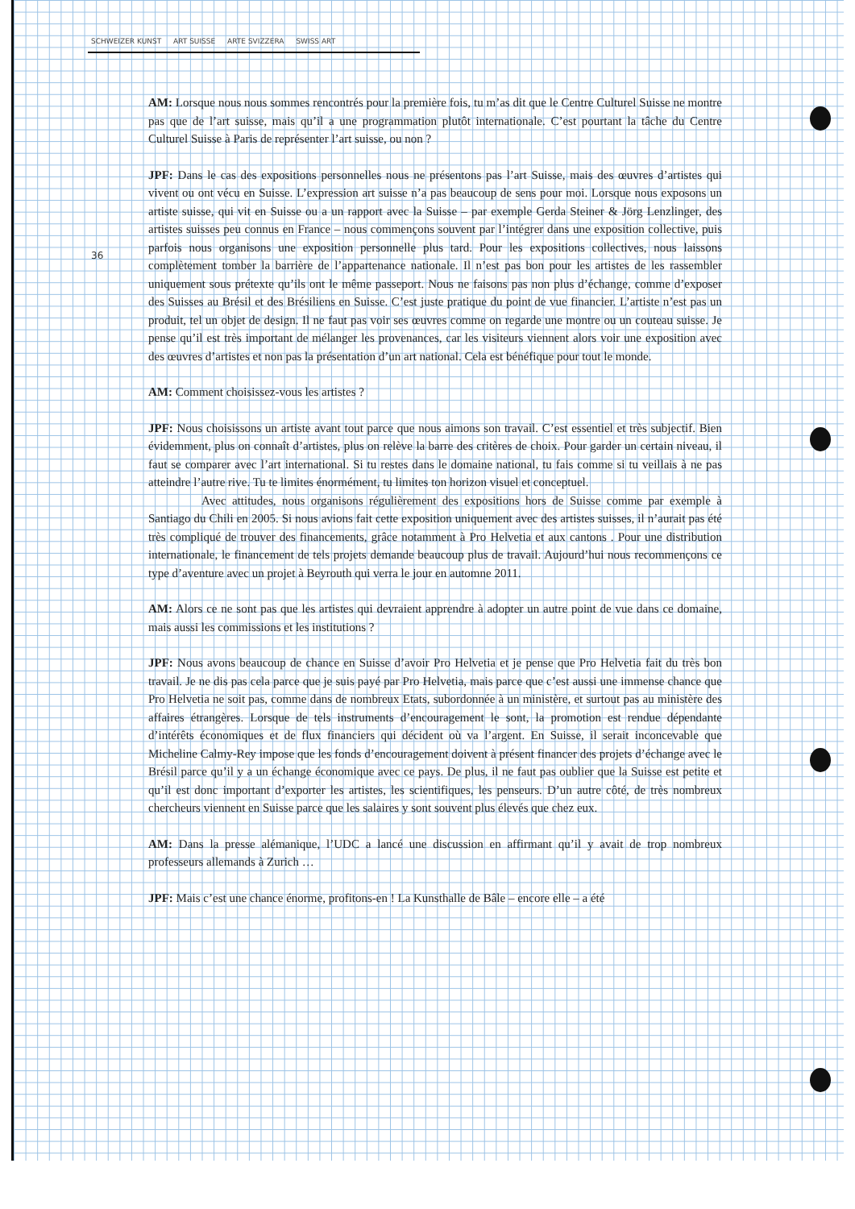SCHWEIZER KUNST ART SUISSE ARTE SVIZZERA SWISS ART
36
AM: Lorsque nous nous sommes rencontrés pour la première fois, tu m’as dit que le Centre Culturel Suisse ne montre pas que de l’art suisse, mais qu’il a une programmation plutôt internationale. C’est pourtant la tâche du Centre Culturel Suisse à Paris de représenter l’art suisse, ou non ?
JPF: Dans le cas des expositions personnelles nous ne présentons pas l’art Suisse, mais des œuvres d’artistes qui vivent ou ont vécu en Suisse. L’expression art suisse n’a pas beaucoup de sens pour moi. Lorsque nous exposons un artiste suisse, qui vit en Suisse ou a un rapport avec la Suisse – par exemple Gerda Steiner & Jörg Lenzlinger, des artistes suisses peu connus en France – nous commençons souvent par l’intégrer dans une exposition collective, puis parfois nous organisons une exposition personnelle plus tard. Pour les expositions collectives, nous laissons complètement tomber la barrière de l’appartenance nationale. Il n’est pas bon pour les artistes de les rassembler uniquement sous prétexte qu’ils ont le même passeport. Nous ne faisons pas non plus d’échange, comme d’exposer des Suisses au Brésil et des Brésiliens en Suisse. C’est juste pratique du point de vue financier. L’artiste n’est pas un produit, tel un objet de design. Il ne faut pas voir ses œuvres comme on regarde une montre ou un couteau suisse. Je pense qu’il est très important de mélanger les provenances, car les visiteurs viennent alors voir une exposition avec des œuvres d’artistes et non pas la présentation d’un art national. Cela est bénéfique pour tout le monde.
AM: Comment choisissez-vous les artistes ?
JPF: Nous choisissons un artiste avant tout parce que nous aimons son travail. C’est essentiel et très subjectif. Bien évidemment, plus on connaît d’artistes, plus on relève la barre des critères de choix. Pour garder un certain niveau, il faut se comparer avec l’art international. Si tu restes dans le domaine national, tu fais comme si tu veillais à ne pas atteindre l’autre rive. Tu te limites énormément, tu limites ton horizon visuel et conceptuel.
Avec attitudes, nous organisons régulièrement des expositions hors de Suisse comme par exemple à Santiago du Chili en 2005. Si nous avions fait cette exposition uniquement avec des artistes suisses, il n’aurait pas été très compliqué de trouver des financements, grâce notamment à Pro Helvetia et aux cantons . Pour une distribution internationale, le financement de tels projets demande beaucoup plus de travail. Aujourd’hui nous recommençons ce type d’aventure avec un projet à Beyrouth qui verra le jour en automne 2011.
AM: Alors ce ne sont pas que les artistes qui devraient apprendre à adopter un autre point de vue dans ce domaine, mais aussi les commissions et les institutions ?
JPF: Nous avons beaucoup de chance en Suisse d’avoir Pro Helvetia et je pense que Pro Helvetia fait du très bon travail. Je ne dis pas cela parce que je suis payé par Pro Helvetia, mais parce que c’est aussi une immense chance que Pro Helvetia ne soit pas, comme dans de nombreux Etats, subordonnée à un ministère, et surtout pas au ministère des affaires étrangères. Lorsque de tels instruments d’encouragement le sont, la promotion est rendue dépendante d’intérêts économiques et de flux financiers qui décident où va l’argent. En Suisse, il serait inconcevable que Micheline Calmy-Rey impose que les fonds d’encouragement doivent à présent financer des projets d’échange avec le Brésil parce qu’il y a un échange économique avec ce pays. De plus, il ne faut pas oublier que la Suisse est petite et qu’il est donc important d’exporter les artistes, les scientifiques, les penseurs. D’un autre côté, de très nombreux chercheurs viennent en Suisse parce que les salaires y sont souvent plus élevés que chez eux.
AM: Dans la presse alémanique, l’UDC a lancé une discussion en affirmant qu’il y avait de trop nombreux professeurs allemands à Zurich …
JPF: Mais c’est une chance énorme, profitons-en ! La Kunsthalle de Bâle – encore elle – a été